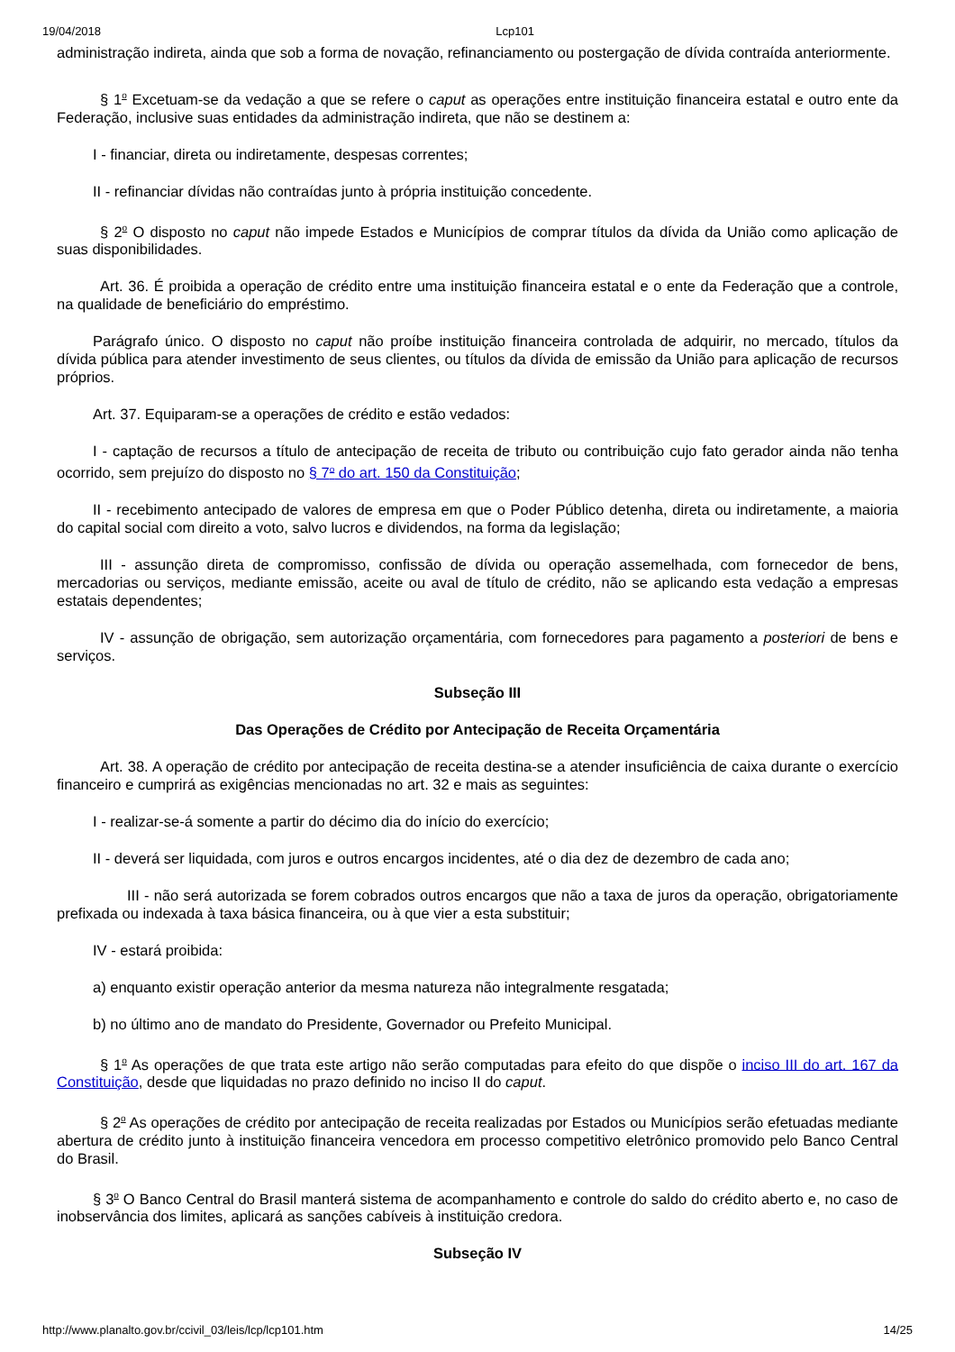19/04/2018 Lcp101
administração indireta, ainda que sob a forma de novação, refinanciamento ou postergação de dívida contraída anteriormente.
§ 1<sup>o</sup> Excetuam-se da vedação a que se refere o caput as operações entre instituição financeira estatal e outro ente da Federação, inclusive suas entidades da administração indireta, que não se destinem a:
I - financiar, direta ou indiretamente, despesas correntes;
II - refinanciar dívidas não contraídas junto à própria instituição concedente.
§ 2<sup>o</sup> O disposto no caput não impede Estados e Municípios de comprar títulos da dívida da União como aplicação de suas disponibilidades.
Art. 36. É proibida a operação de crédito entre uma instituição financeira estatal e o ente da Federação que a controle, na qualidade de beneficiário do empréstimo.
Parágrafo único. O disposto no caput não proíbe instituição financeira controlada de adquirir, no mercado, títulos da dívida pública para atender investimento de seus clientes, ou títulos da dívida de emissão da União para aplicação de recursos próprios.
Art. 37. Equiparam-se a operações de crédito e estão vedados:
I - captação de recursos a título de antecipação de receita de tributo ou contribuição cujo fato gerador ainda não tenha ocorrido, sem prejuízo do disposto no § 7<sup>o</sup> do art. 150 da Constituição;
II - recebimento antecipado de valores de empresa em que o Poder Público detenha, direta ou indiretamente, a maioria do capital social com direito a voto, salvo lucros e dividendos, na forma da legislação;
III - assunção direta de compromisso, confissão de dívida ou operação assemelhada, com fornecedor de bens, mercadorias ou serviços, mediante emissão, aceite ou aval de título de crédito, não se aplicando esta vedação a empresas estatais dependentes;
IV - assunção de obrigação, sem autorização orçamentária, com fornecedores para pagamento a posteriori de bens e serviços.
Subseção III
Das Operações de Crédito por Antecipação de Receita Orçamentária
Art. 38. A operação de crédito por antecipação de receita destina-se a atender insuficiência de caixa durante o exercício financeiro e cumprirá as exigências mencionadas no art. 32 e mais as seguintes:
I - realizar-se-á somente a partir do décimo dia do início do exercício;
II - deverá ser liquidada, com juros e outros encargos incidentes, até o dia dez de dezembro de cada ano;
III - não será autorizada se forem cobrados outros encargos que não a taxa de juros da operação, obrigatoriamente prefixada ou indexada à taxa básica financeira, ou à que vier a esta substituir;
IV - estará proibida:
a) enquanto existir operação anterior da mesma natureza não integralmente resgatada;
b) no último ano de mandato do Presidente, Governador ou Prefeito Municipal.
§ 1<sup>o</sup> As operações de que trata este artigo não serão computadas para efeito do que dispõe o inciso III do art. 167 da Constituição, desde que liquidadas no prazo definido no inciso II do caput.
§ 2<sup>o</sup> As operações de crédito por antecipação de receita realizadas por Estados ou Municípios serão efetuadas mediante abertura de crédito junto à instituição financeira vencedora em processo competitivo eletrônico promovido pelo Banco Central do Brasil.
§ 3<sup>o</sup> O Banco Central do Brasil manterá sistema de acompanhamento e controle do saldo do crédito aberto e, no caso de inobservância dos limites, aplicará as sanções cabíveis à instituição credora.
Subseção IV
http://www.planalto.gov.br/ccivil_03/leis/lcp/lcp101.htm 14/25